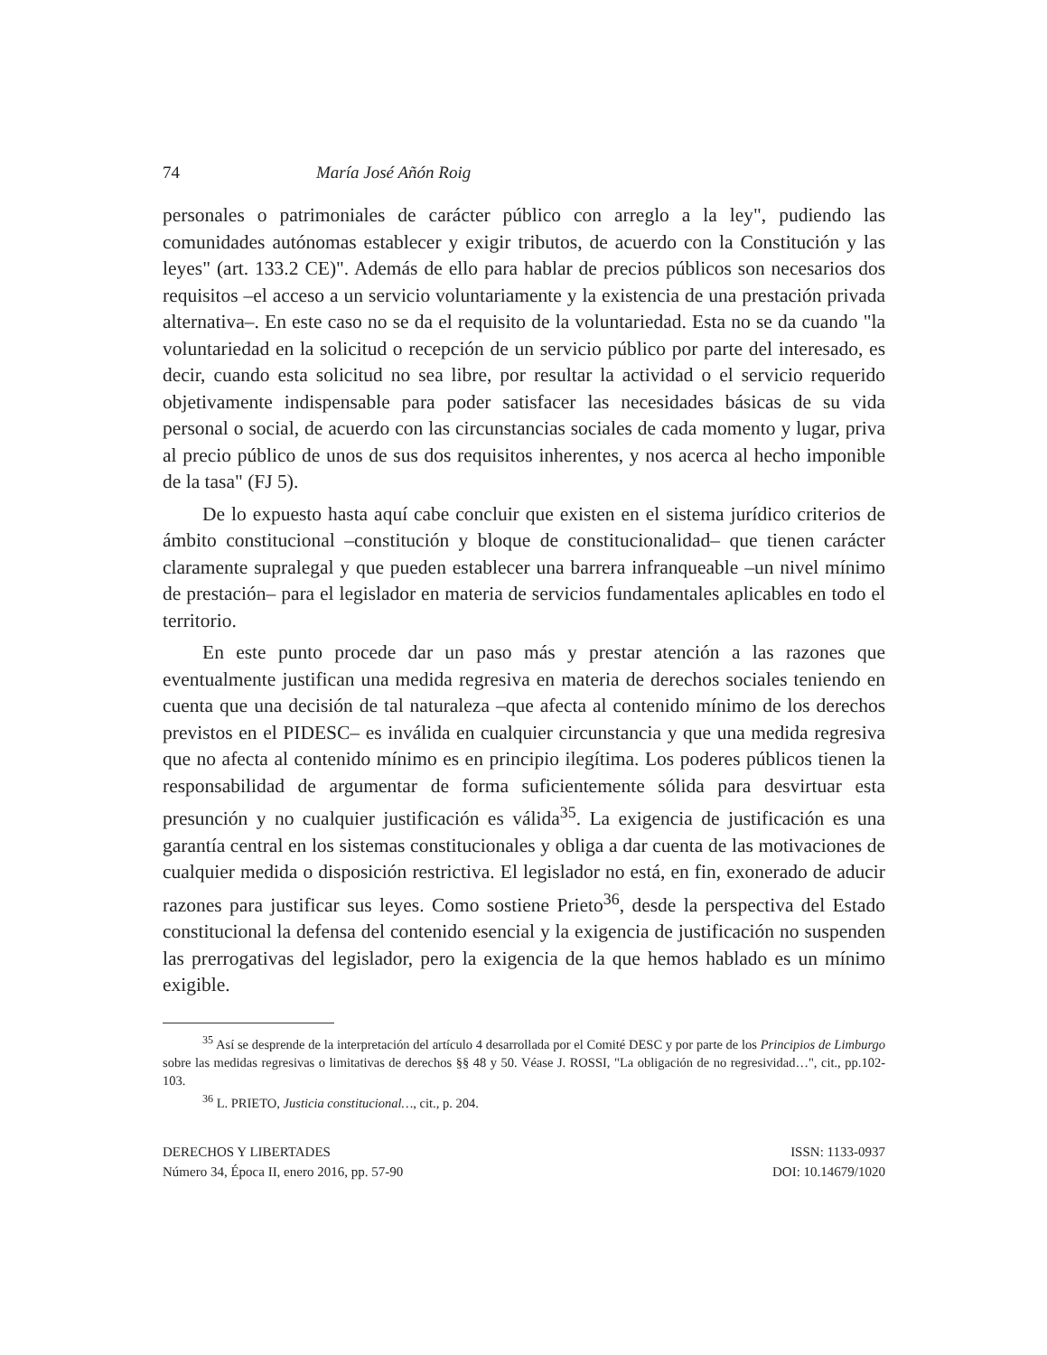74 María José Añón Roig
personales o patrimoniales de carácter público con arreglo a la ley", pudiendo las comunidades autónomas establecer y exigir tributos, de acuerdo con la Constitución y las leyes" (art. 133.2 CE)". Además de ello para hablar de precios públicos son necesarios dos requisitos –el acceso a un servicio voluntariamente y la existencia de una prestación privada alternativa–. En este caso no se da el requisito de la voluntariedad. Esta no se da cuando "la voluntariedad en la solicitud o recepción de un servicio público por parte del interesado, es decir, cuando esta solicitud no sea libre, por resultar la actividad o el servicio requerido objetivamente indispensable para poder satisfacer las necesidades básicas de su vida personal o social, de acuerdo con las circunstancias sociales de cada momento y lugar, priva al precio público de unos de sus dos requisitos inherentes, y nos acerca al hecho imponible de la tasa" (FJ 5).
De lo expuesto hasta aquí cabe concluir que existen en el sistema jurídico criterios de ámbito constitucional –constitución y bloque de constitucionalidad– que tienen carácter claramente supralegal y que pueden establecer una barrera infranqueable –un nivel mínimo de prestación– para el legislador en materia de servicios fundamentales aplicables en todo el territorio.
En este punto procede dar un paso más y prestar atención a las razones que eventualmente justifican una medida regresiva en materia de derechos sociales teniendo en cuenta que una decisión de tal naturaleza –que afecta al contenido mínimo de los derechos previstos en el PIDESC– es inválida en cualquier circunstancia y que una medida regresiva que no afecta al contenido mínimo es en principio ilegítima. Los poderes públicos tienen la responsabilidad de argumentar de forma suficientemente sólida para desvirtuar esta presunción y no cualquier justificación es válida<sup>35</sup>. La exigencia de justificación es una garantía central en los sistemas constitucionales y obliga a dar cuenta de las motivaciones de cualquier medida o disposición restrictiva. El legislador no está, en fin, exonerado de aducir razones para justificar sus leyes. Como sostiene Prieto<sup>36</sup>, desde la perspectiva del Estado constitucional la defensa del contenido esencial y la exigencia de justificación no suspenden las prerrogativas del legislador, pero la exigencia de la que hemos hablado es un mínimo exigible.
<sup>35</sup> Así se desprende de la interpretación del artículo 4 desarrollada por el Comité DESC y por parte de los Principios de Limburgo sobre las medidas regresivas o limitativas de derechos §§ 48 y 50. Véase J. ROSSI, "La obligación de no regresividad…", cit., pp.102-103.
<sup>36</sup> L. PRIETO, Justicia constitucional…, cit., p. 204.
DERECHOS Y LIBERTADES
Número 34, Época II, enero 2016, pp. 57-90
ISSN: 1133-0937
DOI: 10.14679/1020